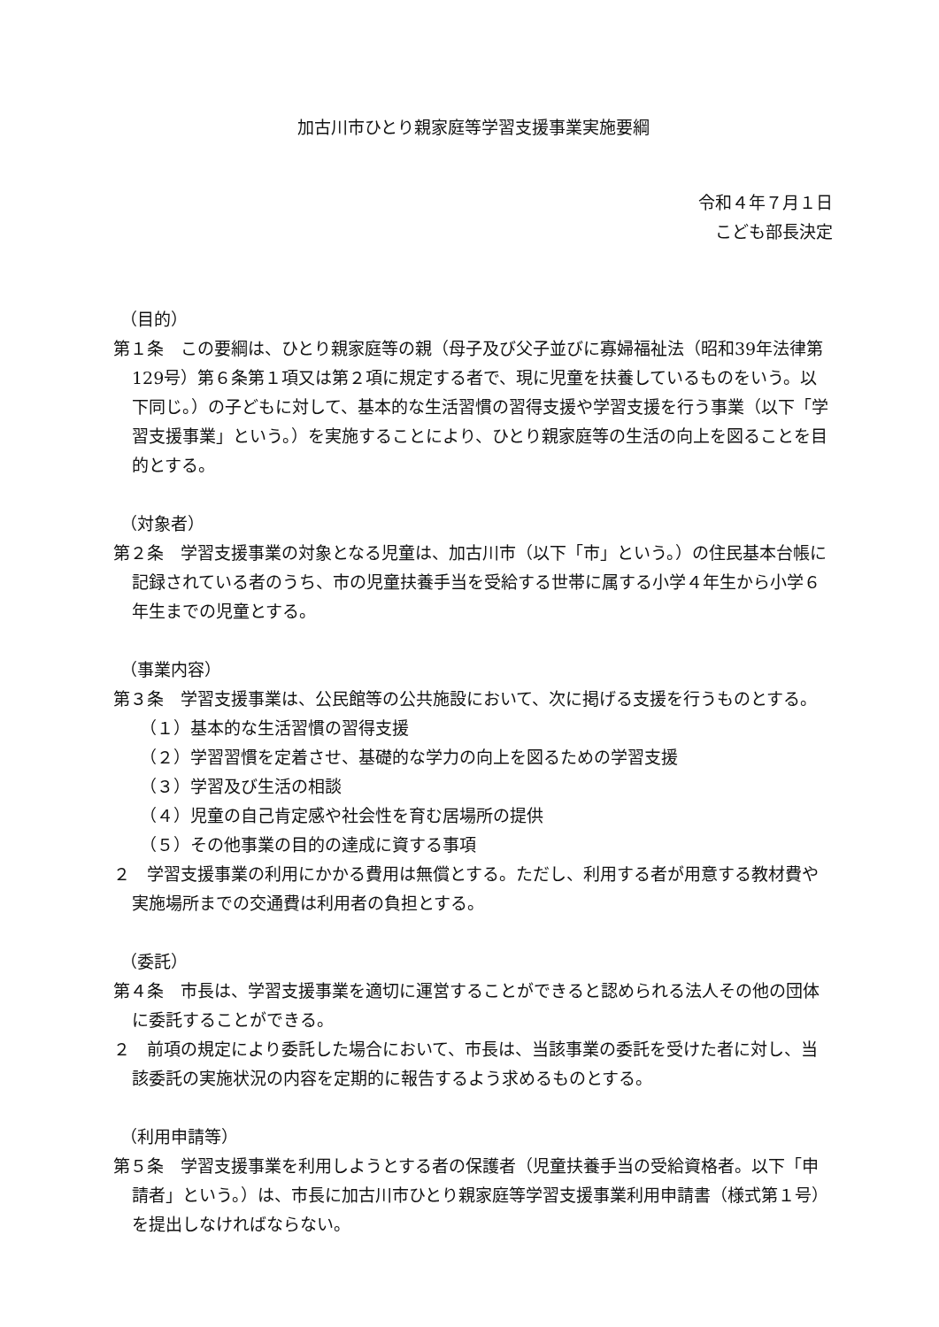加古川市ひとり親家庭等学習支援事業実施要綱
令和４年７月１日
こども部長決定
（目的）
第１条　この要綱は、ひとり親家庭等の親（母子及び父子並びに寡婦福祉法（昭和39年法律第129号）第６条第１項又は第２項に規定する者で、現に児童を扶養しているものをいう。以下同じ。）の子どもに対して、基本的な生活習慣の習得支援や学習支援を行う事業（以下「学習支援事業」という。）を実施することにより、ひとり親家庭等の生活の向上を図ることを目的とする。
（対象者）
第２条　学習支援事業の対象となる児童は、加古川市（以下「市」という。）の住民基本台帳に記録されている者のうち、市の児童扶養手当を受給する世帯に属する小学４年生から小学６年生までの児童とする。
（事業内容）
第３条　学習支援事業は、公民館等の公共施設において、次に掲げる支援を行うものとする。
（１）基本的な生活習慣の習得支援
（２）学習習慣を定着させ、基礎的な学力の向上を図るための学習支援
（３）学習及び生活の相談
（４）児童の自己肯定感や社会性を育む居場所の提供
（５）その他事業の目的の達成に資する事項
２　学習支援事業の利用にかかる費用は無償とする。ただし、利用する者が用意する教材費や実施場所までの交通費は利用者の負担とする。
（委託）
第４条　市長は、学習支援事業を適切に運営することができると認められる法人その他の団体に委託することができる。
２　前項の規定により委託した場合において、市長は、当該事業の委託を受けた者に対し、当該委託の実施状況の内容を定期的に報告するよう求めるものとする。
（利用申請等）
第５条　学習支援事業を利用しようとする者の保護者（児童扶養手当の受給資格者。以下「申請者」という。）は、市長に加古川市ひとり親家庭等学習支援事業利用申請書（様式第１号）を提出しなければならない。